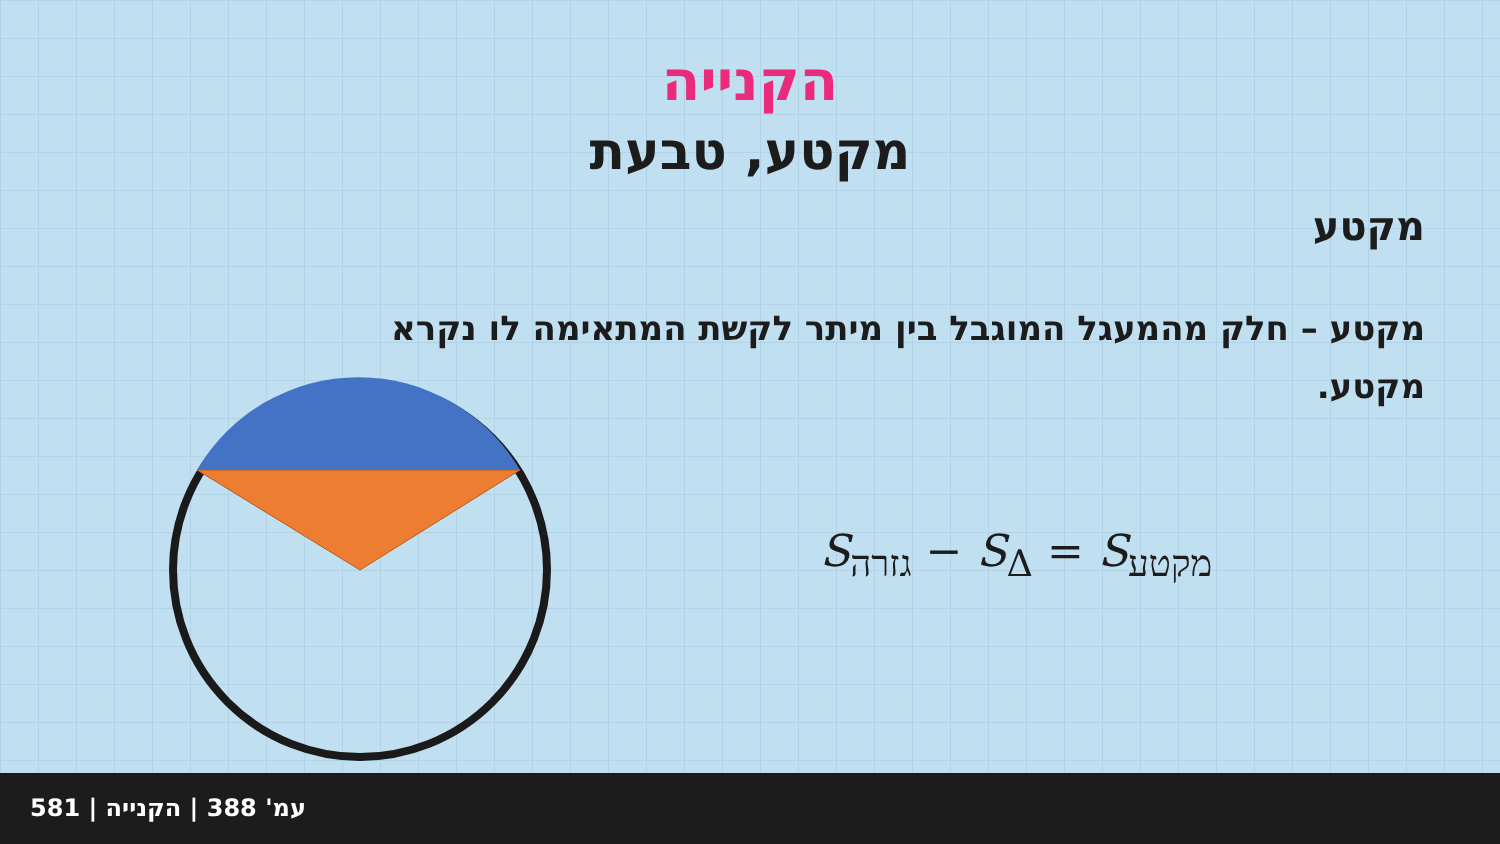הקנייה
מקטע, טבעת
מקטע
מקטע – חלק מהמעגל המוגבל בין מיתר לקשת המתאימה לו נקרא מקטע.
S<sub>גזרה</sub> − S<sub>Δ</sub> = S<sub>מקטע</sub>
581 | עמ' 388 | הקנייה